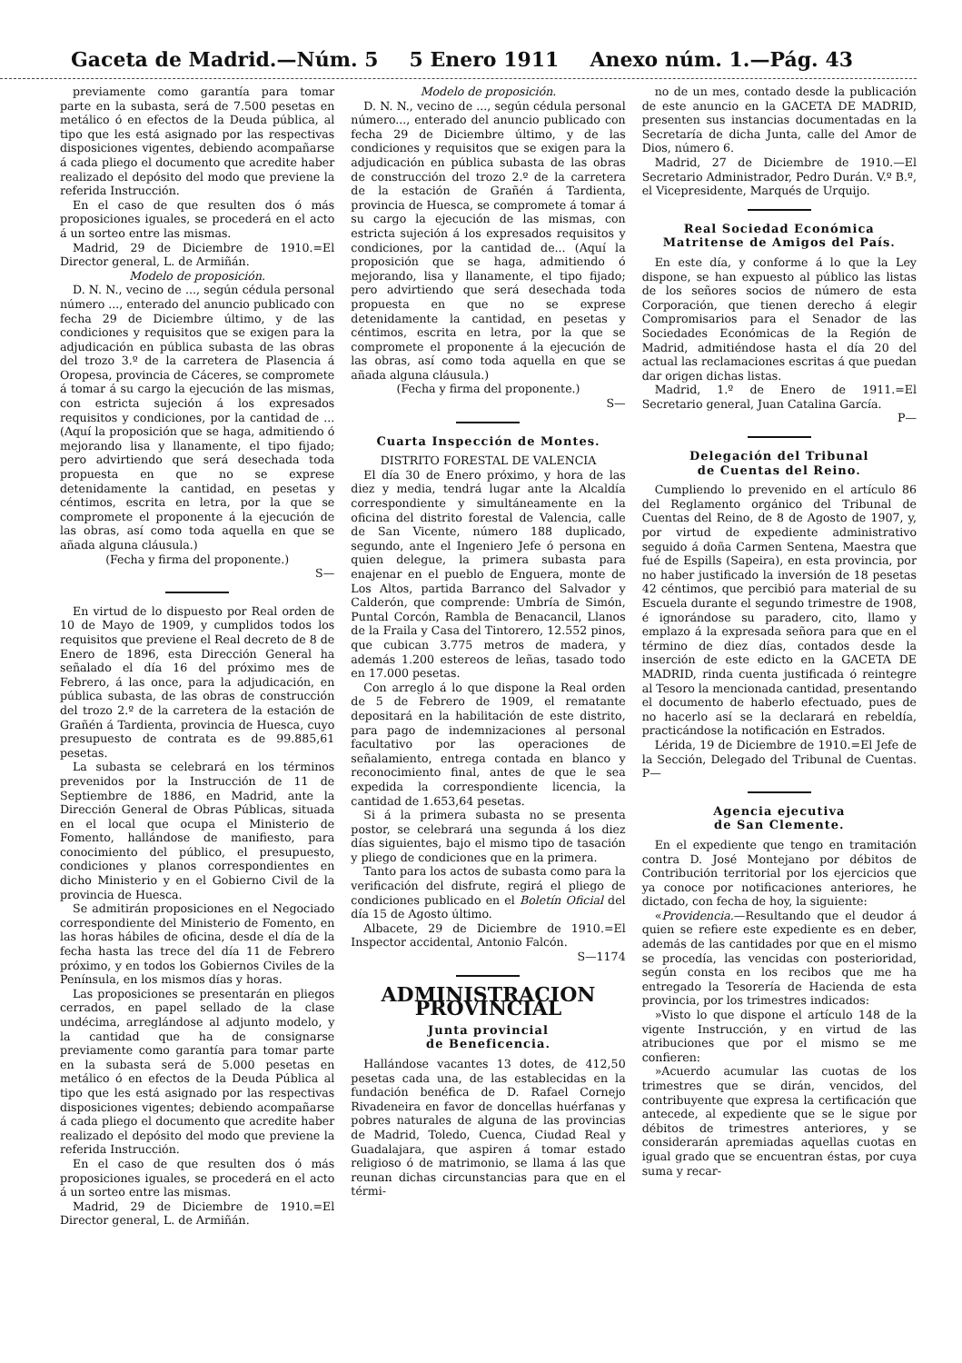Gaceta de Madrid.—Núm. 5 5 Enero 1911 Anexo núm. 1.—Pág. 43
previamente como garantía para tomar parte en la subasta, será de 7.500 pesetas en metálico ó en efectos de la Deuda pública, al tipo que les está asignado por las respectivas disposiciones vigentes, debiendo acompañarse á cada pliego el documento que acredite haber realizado el depósito del modo que previene la referida Instrucción.
En el caso de que resulten dos ó más proposiciones iguales, se procederá en el acto á un sorteo entre las mismas.
Madrid, 29 de Diciembre de 1910.=El Director general, L. de Armiñán.
Modelo de proposición.
D. N. N., vecino de ..., según cédula personal número ..., enterado del anuncio publicado con fecha 29 de Diciembre último, y de las condiciones y requisitos que se exigen para la adjudicación en pública subasta de las obras del trozo 3.º de la carretera de Plasencia á Oropesa, provincia de Cáceres, se compromete á tomar á su cargo la ejecución de las mismas, con estricta sujeción á los expresados requisitos y condiciones, por la cantidad de ... (Aquí la proposición que se haga, admitiendo ó mejorando lisa y llanamente, el tipo fijado; pero advirtiendo que será desechada toda propuesta en que no se exprese detenidamente la cantidad, en pesetas y céntimos, escrita en letra, por la que se compromete el proponente á la ejecución de las obras, así como toda aquella en que se añada alguna cláusula.)
(Fecha y firma del proponente.)
S—
En virtud de lo dispuesto por Real orden de 10 de Mayo de 1909, y cumplidos todos los requisitos que previene el Real decreto de 8 de Enero de 1896, esta Dirección General ha señalado el día 16 del próximo mes de Febrero, á las once, para la adjudicación, en pública subasta, de las obras de construcción del trozo 2.º de la carretera de la estación de Grañén á Tardienta, provincia de Huesca, cuyo presupuesto de contrata es de 99.885,61 pesetas.
La subasta se celebrará en los términos prevenidos por la Instrucción de 11 de Septiembre de 1886, en Madrid, ante la Dirección General de Obras Públicas, situada en el local que ocupa el Ministerio de Fomento, hallándose de manifiesto, para conocimiento del público, el presupuesto, condiciones y planos correspondientes en dicho Ministerio y en el Gobierno Civil de la provincia de Huesca.
Se admitirán proposiciones en el Negociado correspondiente del Ministerio de Fomento, en las horas hábiles de oficina, desde el día de la fecha hasta las trece del día 11 de Febrero próximo, y en todos los Gobiernos Civiles de la Península, en los mismos días y horas.
Las proposiciones se presentarán en pliegos cerrados, en papel sellado de la clase undécima, arreglándose al adjunto modelo, y la cantidad que ha de consignarse previamente como garantía para tomar parte en la subasta será de 5.000 pesetas en metálico ó en efectos de la Deuda Pública al tipo que les está asignado por las respectivas disposiciones vigentes; debiendo acompañarse á cada pliego el documento que acredite haber realizado el depósito del modo que previene la referida Instrucción.
En el caso de que resulten dos ó más proposiciones iguales, se procederá en el acto á un sorteo entre las mismas.
Madrid, 29 de Diciembre de 1910.=El Director general, L. de Armiñán.
Modelo de proposición.
D. N. N., vecino de ..., según cédula personal número..., enterado del anuncio publicado con fecha 29 de Diciembre último, y de las condiciones y requisitos que se exigen para la adjudicación en pública subasta de las obras de construcción del trozo 2.º de la carretera de la estación de Grañén á Tardienta, provincia de Huesca, se compromete á tomar á su cargo la ejecución de las mismas, con estricta sujeción á los expresados requisitos y condiciones, por la cantidad de... (Aquí la proposición que se haga, admitiendo ó mejorando, lisa y llanamente, el tipo fijado; pero advirtiendo que será desechada toda propuesta en que no se exprese detenidamente la cantidad, en pesetas y céntimos, escrita en letra, por la que se compromete el proponente á la ejecución de las obras, así como toda aquella en que se añada alguna cláusula.)
(Fecha y firma del proponente.)
S—
Cuarta Inspección de Montes.
DISTRITO FORESTAL DE VALENCIA
El día 30 de Enero próximo, y hora de las diez y media, tendrá lugar ante la Alcaldía correspondiente y simultáneamente en la oficina del distrito forestal de Valencia, calle de San Vicente, número 188 duplicado, segundo, ante el Ingeniero Jefe ó persona en quien delegue, la primera subasta para enajenar en el pueblo de Enguera, monte de Los Altos, partida Barranco del Salvador y Calderón, que comprende: Umbría de Simón, Puntal Corcón, Rambla de Benacancil, Llanos de la Fraila y Casa del Tintorero, 12.552 pinos, que cubican 3.775 metros de madera, y además 1.200 estereos de leñas, tasado todo en 17.000 pesetas.
Con arreglo á lo que dispone la Real orden de 5 de Febrero de 1909, el rematante depositará en la habilitación de este distrito, para pago de indemnizaciones al personal facultativo por las operaciones de señalamiento, entrega contada en blanco y reconocimiento final, antes de que le sea expedida la correspondiente licencia, la cantidad de 1.653,64 pesetas.
Si á la primera subasta no se presenta postor, se celebrará una segunda á los diez días siguientes, bajo el mismo tipo de tasación y pliego de condiciones que en la primera.
Tanto para los actos de subasta como para la verificación del disfrute, regirá el pliego de condiciones publicado en el Boletín Oficial del día 15 de Agosto último.
Albacete, 29 de Diciembre de 1910.=El Inspector accidental, Antonio Falcón.
S—1174
ADMINISTRACION PROVINCIAL
Junta provincial
de Beneficencia.
Hallándose vacantes 13 dotes, de 412,50 pesetas cada una, de las establecidas en la fundación benéfica de D. Rafael Cornejo Rivadeneira en favor de doncellas huérfanas y pobres naturales de alguna de las provincias de Madrid, Toledo, Cuenca, Ciudad Real y Guadalajara, que aspiren á tomar estado religioso ó de matrimonio, se llama á las que reunan dichas circunstancias para que en el térmi-
no de un mes, contado desde la publicación de este anuncio en la GACETA DE MADRID, presenten sus instancias documentadas en la Secretaría de dicha Junta, calle del Amor de Dios, número 6.
Madrid, 27 de Diciembre de 1910.—El Secretario Administrador, Pedro Durán. V.º B.º, el Vicepresidente, Marqués de Urquijo.
Real Sociedad Económica
Matritense de Amigos del País.
En este día, y conforme á lo que la Ley dispone, se han expuesto al público las listas de los señores socios de número de esta Corporación, que tienen derecho á elegir Compromisarios para el Senador de las Sociedades Económicas de la Región de Madrid, admitiéndose hasta el día 20 del actual las reclamaciones escritas á que puedan dar origen dichas listas.
Madrid, 1.º de Enero de 1911.=El Secretario general, Juan Catalina García.
P—
Delegación del Tribunal
de Cuentas del Reino.
Cumpliendo lo prevenido en el artículo 86 del Reglamento orgánico del Tribunal de Cuentas del Reino, de 8 de Agosto de 1907, y, por virtud de expediente administrativo seguido á doña Carmen Sentena, Maestra que fué de Espills (Sapeira), en esta provincia, por no haber justificado la inversión de 18 pesetas 42 céntimos, que percibió para material de su Escuela durante el segundo trimestre de 1908, é ignorándose su paradero, cito, llamo y emplazo á la expresada señora para que en el término de diez días, contados desde la inserción de este edicto en la GACETA DE MADRID, rinda cuenta justificada ó reintegre al Tesoro la mencionada cantidad, presentando el documento de haberlo efectuado, pues de no hacerlo así se la declarará en rebeldía, practicándose la notificación en Estrados.
Lérida, 19 de Diciembre de 1910.=El Jefe de la Sección, Delegado del Tribunal de Cuentas. P—
Agencia ejecutiva
de San Clemente.
En el expediente que tengo en tramitación contra D. José Montejano por débitos de Contribución territorial por los ejercicios que ya conoce por notificaciones anteriores, he dictado, con fecha de hoy, la siguiente:
«Providencia.—Resultando que el deudor á quien se refiere este expediente es en deber, además de las cantidades por que en el mismo se procedía, las vencidas con posterioridad, según consta en los recibos que me ha entregado la Tesorería de Hacienda de esta provincia, por los trimestres indicados:
»Visto lo que dispone el artículo 148 de la vigente Instrucción, y en virtud de las atribuciones que por el mismo se me confieren:
»Acuerdo acumular las cuotas de los trimestres que se dirán, vencidos, del contribuyente que expresa la certificación que antecede, al expediente que se le sigue por débitos de trimestres anteriores, y se considerarán apremiadas aquellas cuotas en igual grado que se encuentran éstas, por cuya suma y recar-